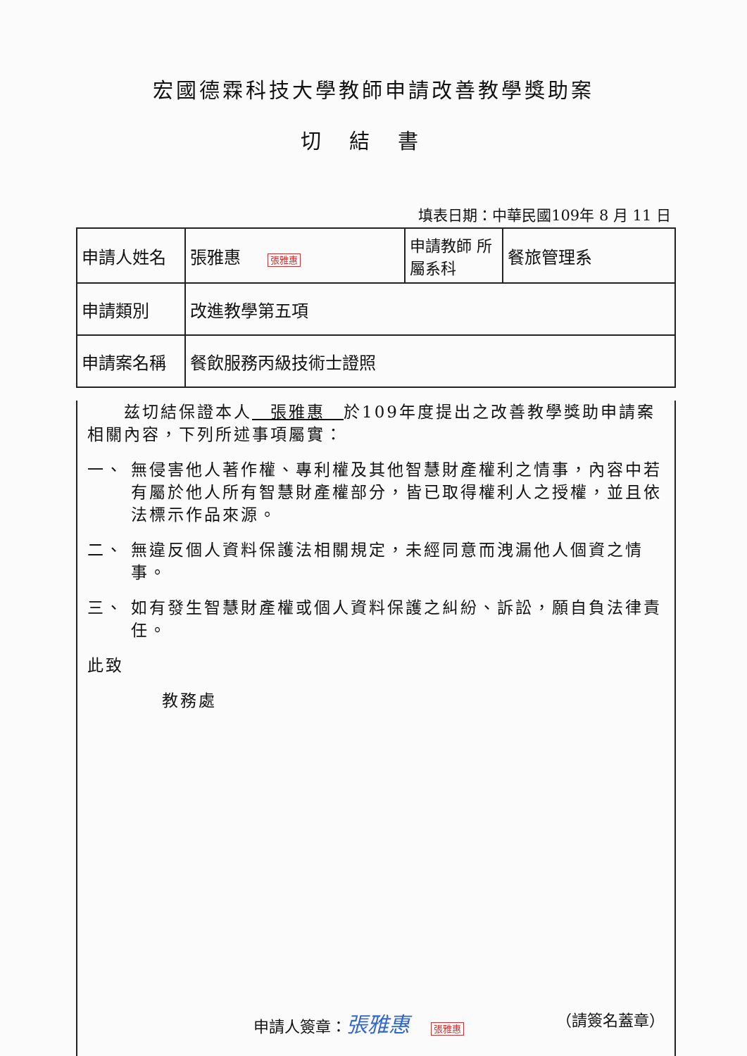宏國德霖科技大學教師申請改善教學獎助案
切結書
填表日期：中華民國109年 8 月 11 日
| 申請人姓名 | 張雅惠 張雅惠 | 申請教師 所屬系科 | 餐旅管理系 |
| 申請類別 | 改進教學第五項 | | |
| 申請案名稱 | 餐飲服務丙級技術士證照 | | |
　　兹切結保證本人　張雅惠　於109年度提出之改善教學獎助申請案相關內容，下列所述事項屬實：
一、 無侵害他人著作權、專利權及其他智慧財產權利之情事，內容中若有屬於他人所有智慧財產權部分，皆已取得權利人之授權，並且依法標示作品來源。
二、 無違反個人資料保護法相關規定，未經同意而洩漏他人個資之情事。
三、 如有發生智慧財產權或個人資料保護之糾紛、訴訟，願自負法律責任。
此致
教務處
申請人簽章：張雅惠 張雅惠 （請簽名蓋章）